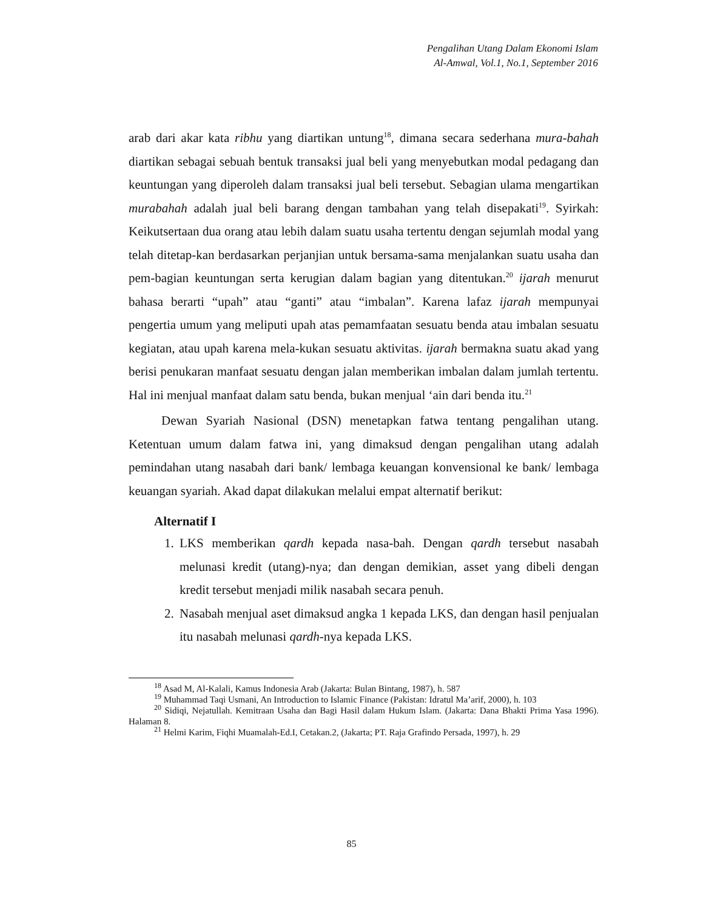Pengalihan Utang Dalam Ekonomi Islam
Al-Amwal, Vol.1, No.1, September 2016
arab dari akar kata ribhu yang diartikan untung<sup>18</sup>, dimana secara sederhana mura-bahah diartikan sebagai sebuah bentuk transaksi jual beli yang menyebutkan modal pedagang dan keuntungan yang diperoleh dalam transaksi jual beli tersebut. Sebagian ulama mengartikan murabahah adalah jual beli barang dengan tambahan yang telah disepakati<sup>19</sup>. Syirkah: Keikutsertaan dua orang atau lebih dalam suatu usaha tertentu dengan sejumlah modal yang telah ditetap-kan berdasarkan perjanjian untuk bersama-sama menjalankan suatu usaha dan pem-bagian keuntungan serta kerugian dalam bagian yang ditentukan.<sup>20</sup> ijarah menurut bahasa berarti “upah” atau “ganti” atau “imbalan”. Karena lafaz ijarah mempunyai pengertia umum yang meliputi upah atas pemamfaatan sesuatu benda atau imbalan sesuatu kegiatan, atau upah karena mela-kukan sesuatu aktivitas. ijarah bermakna suatu akad yang berisi penukaran manfaat sesuatu dengan jalan memberikan imbalan dalam jumlah tertentu. Hal ini menjual manfaat dalam satu benda, bukan menjual ‘ain dari benda itu.<sup>21</sup>
Dewan Syariah Nasional (DSN) menetapkan fatwa tentang pengalihan utang. Ketentuan umum dalam fatwa ini, yang dimaksud dengan pengalihan utang adalah pemindahan utang nasabah dari bank/ lembaga keuangan konvensional ke bank/ lembaga keuangan syariah. Akad dapat dilakukan melalui empat alternatif berikut:
Alternatif I
1. LKS memberikan qardh kepada nasa-bah. Dengan qardh tersebut nasabah melunasi kredit (utang)-nya; dan dengan demikian, asset yang dibeli dengan kredit tersebut menjadi milik nasabah secara penuh.
2. Nasabah menjual aset dimaksud angka 1 kepada LKS, dan dengan hasil penjualan itu nasabah melunasi qardh-nya kepada LKS.
<sup>18</sup> Asad M, Al-Kalali, Kamus Indonesia Arab (Jakarta: Bulan Bintang, 1987), h. 587
<sup>19</sup> Muhammad Taqi Usmani, An Introduction to Islamic Finance (Pakistan: Idratul Ma’arif, 2000), h. 103
<sup>20</sup> Sidiqi, Nejatullah. Kemitraan Usaha dan Bagi Hasil dalam Hukum Islam. (Jakarta: Dana Bhakti Prima Yasa 1996). Halaman 8.
<sup>21</sup> Helmi Karim, Fiqhi Muamalah-Ed.I, Cetakan.2, (Jakarta; PT. Raja Grafindo Persada, 1997), h. 29
85